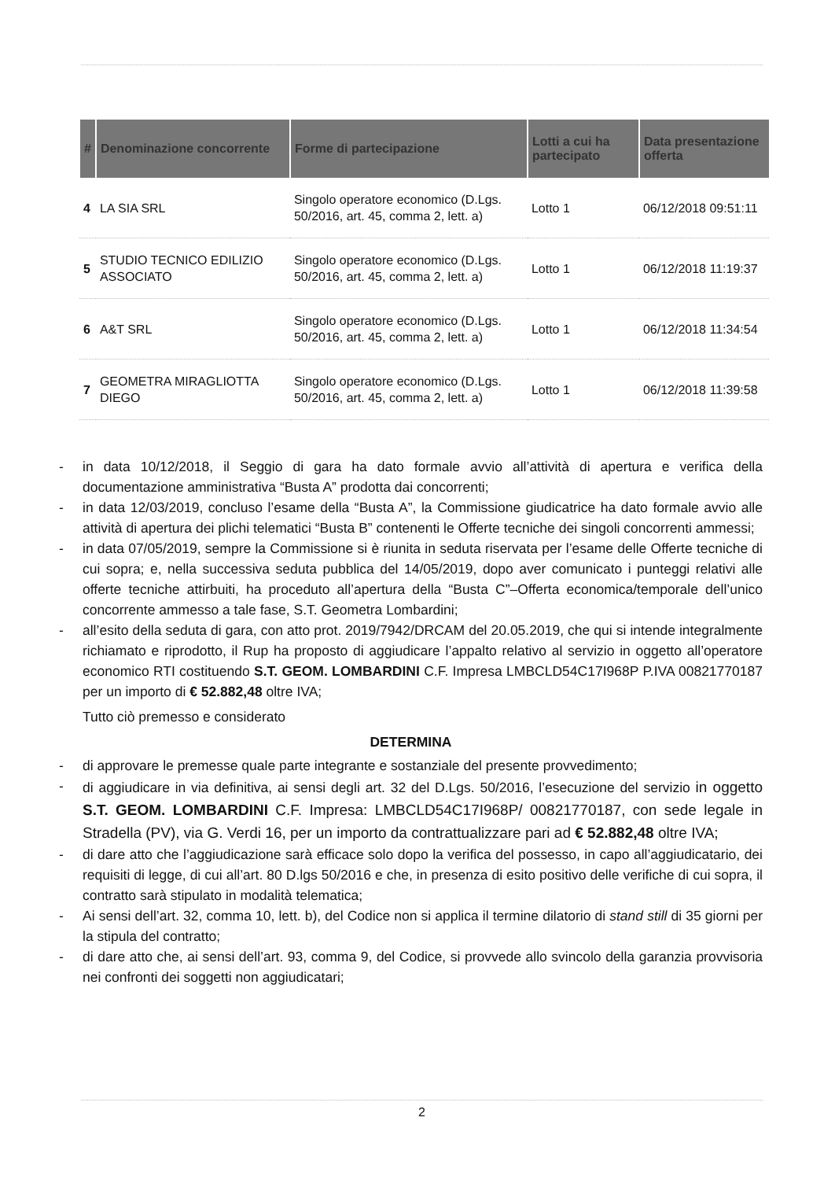| # | Denominazione concorrente | Forme di partecipazione | Lotti a cui ha partecipato | Data presentazione offerta |
| --- | --- | --- | --- | --- |
| 4 | LA SIA SRL | Singolo operatore economico (D.Lgs. 50/2016, art. 45, comma 2, lett. a) | Lotto 1 | 06/12/2018 09:51:11 |
| 5 | STUDIO TECNICO EDILIZIO ASSOCIATO | Singolo operatore economico (D.Lgs. 50/2016, art. 45, comma 2, lett. a) | Lotto 1 | 06/12/2018 11:19:37 |
| 6 | A&T SRL | Singolo operatore economico (D.Lgs. 50/2016, art. 45, comma 2, lett. a) | Lotto 1 | 06/12/2018 11:34:54 |
| 7 | GEOMETRA MIRAGLIOTTA DIEGO | Singolo operatore economico (D.Lgs. 50/2016, art. 45, comma 2, lett. a) | Lotto 1 | 06/12/2018 11:39:58 |
- in data 10/12/2018, il Seggio di gara ha dato formale avvio all’attività di apertura e verifica della documentazione amministrativa “Busta A” prodotta dai concorrenti;
- in data 12/03/2019, concluso l’esame della “Busta A”, la Commissione giudicatrice ha dato formale avvio alle attività di apertura dei plichi telematici “Busta B” contenenti le Offerte tecniche dei singoli concorrenti ammessi;
- in data 07/05/2019, sempre la Commissione si è riunita in seduta riservata per l’esame delle Offerte tecniche di cui sopra; e, nella successiva seduta pubblica del 14/05/2019, dopo aver comunicato i punteggi relativi alle offerte tecniche attirbuiti, ha proceduto all’apertura della “Busta C”–Offerta economica/temporale dell’unico concorrente ammesso a tale fase, S.T. Geometra Lombardini;
- all’esito della seduta di gara, con atto prot. 2019/7942/DRCAM del 20.05.2019, che qui si intende integralmente richiamato e riprodotto, il Rup ha proposto di aggiudicare l’appalto relativo al servizio in oggetto all’operatore economico RTI costituendo S.T. GEOM. LOMBARDINI C.F. Impresa LMBCLD54C17I968P P.IVA 00821770187 per un importo di € 52.882,48 oltre IVA;
Tutto ciò premesso e considerato
DETERMINA
- di approvare le premesse quale parte integrante e sostanziale del presente provvedimento;
- di aggiudicare in via definitiva, ai sensi degli art. 32 del D.Lgs. 50/2016, l’esecuzione del servizio in oggetto S.T. GEOM. LOMBARDINI C.F. Impresa: LMBCLD54C17I968P/ 00821770187, con sede legale in Stradella (PV), via G. Verdi 16, per un importo da contrattualizzare pari ad € 52.882,48 oltre IVA;
- di dare atto che l’aggiudicazione sarà efficace solo dopo la verifica del possesso, in capo all’aggiudicatario, dei requisiti di legge, di cui all’art. 80 D.lgs 50/2016 e che, in presenza di esito positivo delle verifiche di cui sopra, il contratto sarà stipulato in modalità telematica;
- Ai sensi dell’art. 32, comma 10, lett. b), del Codice non si applica il termine dilatorio di stand still di 35 giorni per la stipula del contratto;
- di dare atto che, ai sensi dell’art. 93, comma 9, del Codice, si provvede allo svincolo della garanzia provvisoria nei confronti dei soggetti non aggiudicatari;
2